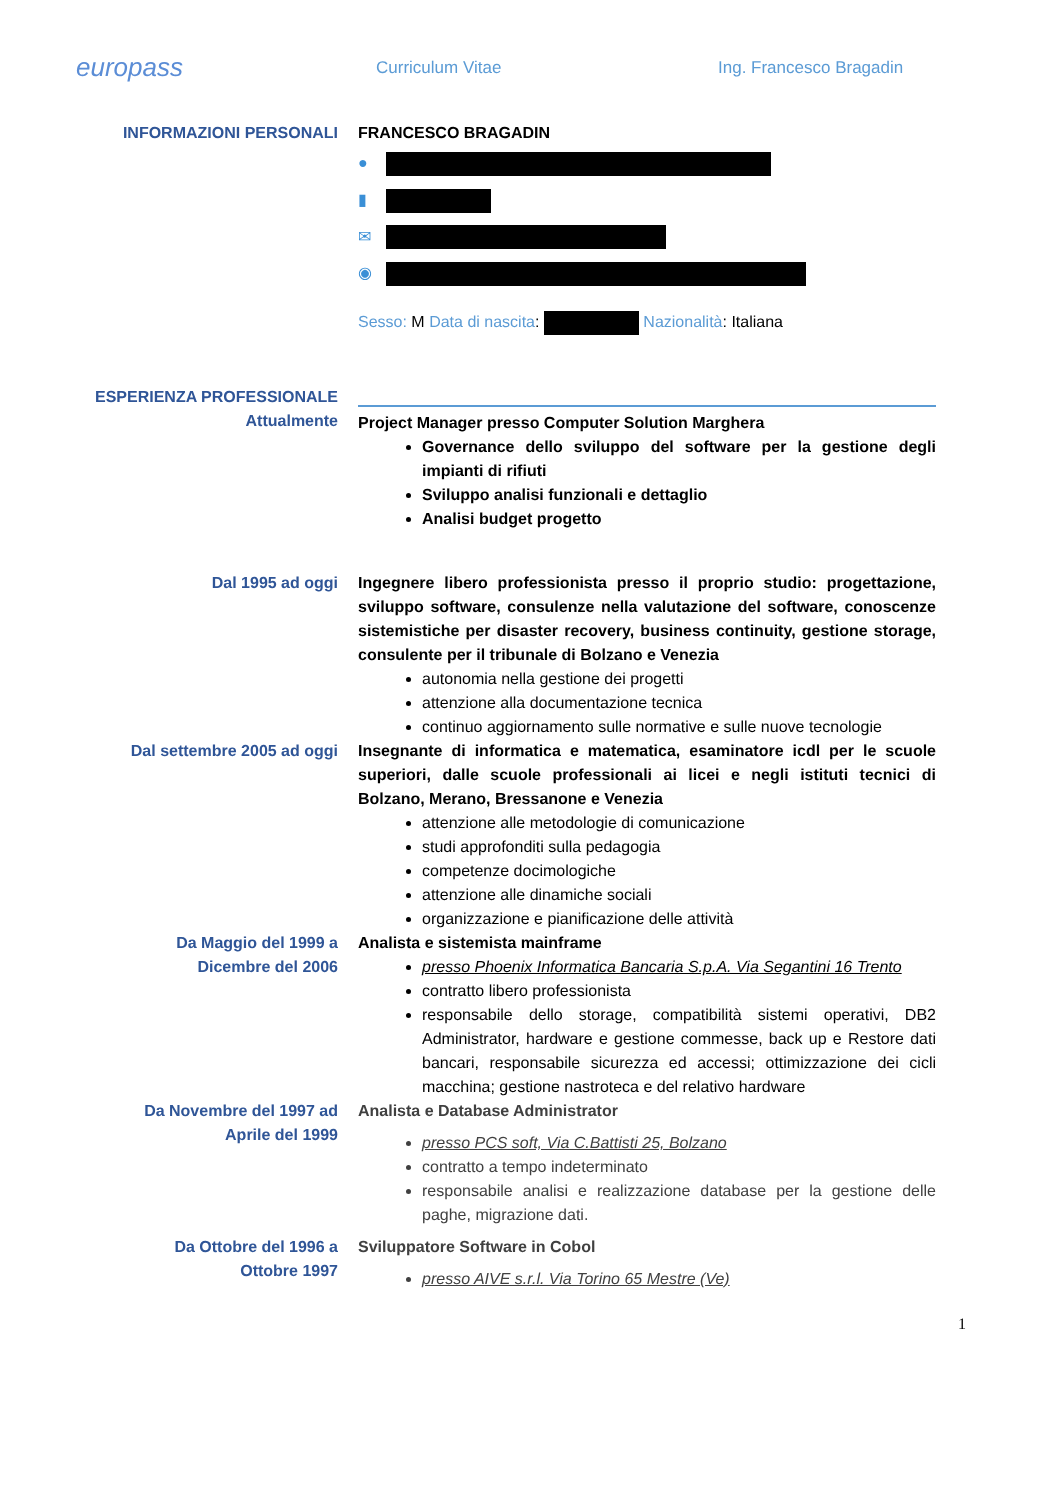europass
Curriculum Vitae Ing. Francesco Bragadin
INFORMAZIONI PERSONALI FRANCESCO BRAGADIN
●
▮
✉
◉
Sesso: M Data di nascita: Nazionalità: Italiana
ESPERIENZA PROFESSIONALE
Attualmente
Project Manager presso Computer Solution Marghera
Governance dello sviluppo del software per la gestione degli impianti di rifiuti
Sviluppo analisi funzionali e dettaglio
Analisi budget progetto
Dal 1995 ad oggi Ingegnere libero professionista presso il proprio studio: progettazione, sviluppo software, consulenze nella valutazione del software, conoscenze sistemistiche per disaster recovery, business continuity, gestione storage, consulente per il tribunale di Bolzano e Venezia
autonomia nella gestione dei progetti
attenzione alla documentazione tecnica
continuo aggiornamento sulle normative e sulle nuove tecnologie
Dal settembre 2005 ad oggi Insegnante di informatica e matematica, esaminatore icdl per le scuole superiori, dalle scuole professionali ai licei e negli istituti tecnici di Bolzano, Merano, Bressanone e Venezia
attenzione alle metodologie di comunicazione
studi approfonditi sulla pedagogia
competenze docimologiche
attenzione alle dinamiche sociali
organizzazione e pianificazione delle attività
Da Maggio del 1999 a
Dicembre del 2006
Analista e sistemista mainframe
presso Phoenix Informatica Bancaria S.p.A. Via Segantini 16 Trento
contratto libero professionista
responsabile dello storage, compatibilità sistemi operativi, DB2 Administrator, hardware e gestione commesse, back up e Restore dati bancari, responsabile sicurezza ed accessi; ottimizzazione dei cicli macchina; gestione nastroteca e del relativo hardware
Da Novembre del 1997 ad
Aprile del 1999
Analista e Database Administrator
presso PCS soft, Via C.Battisti 25, Bolzano
contratto a tempo indeterminato
responsabile analisi e realizzazione database per la gestione delle paghe, migrazione dati.
Da Ottobre del 1996 a
Ottobre 1997
Sviluppatore Software in Cobol
presso AIVE s.r.l. Via Torino 65 Mestre (Ve)
1